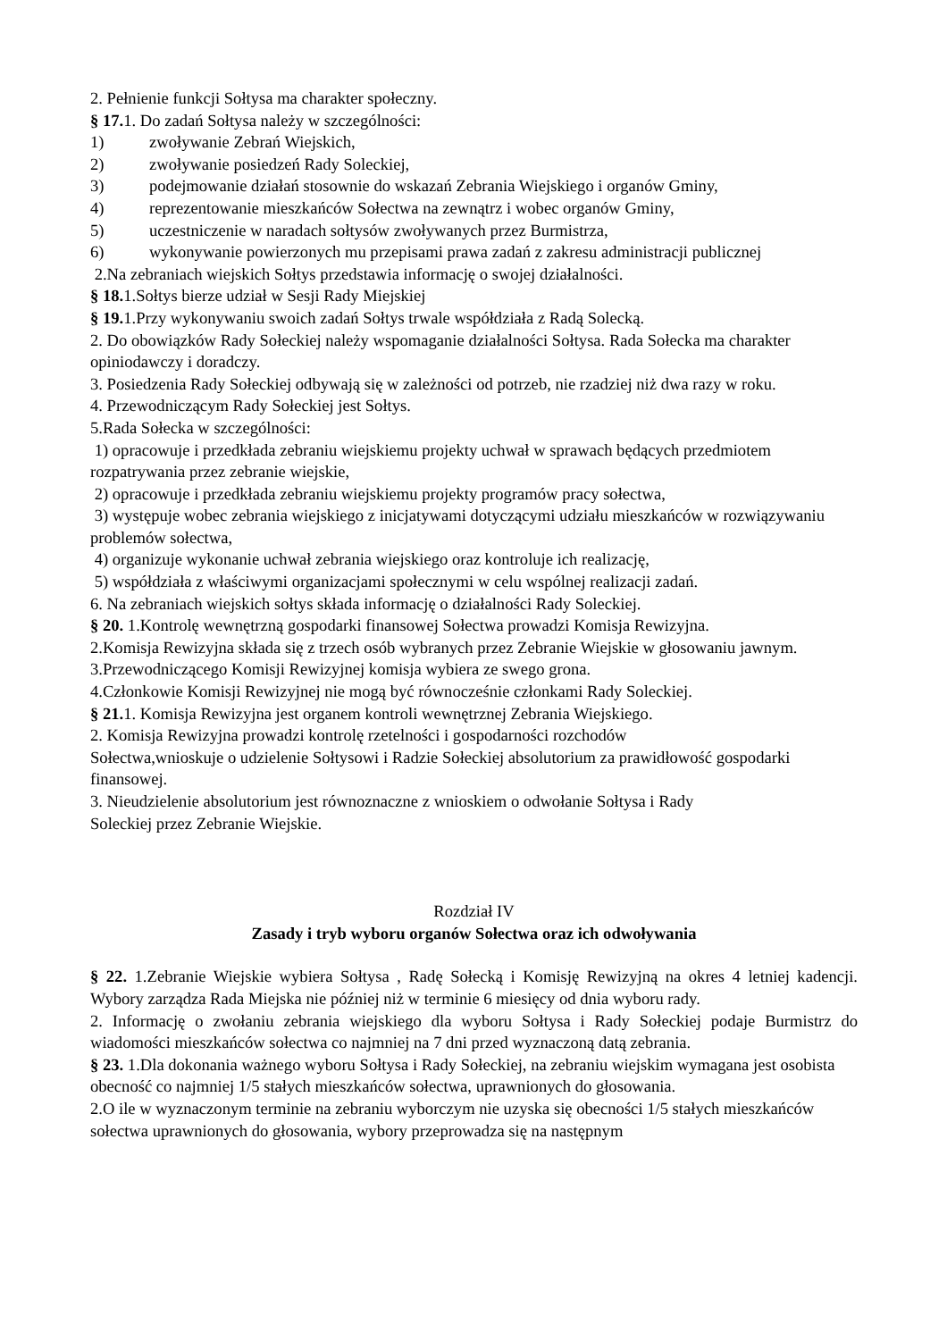2. Pełnienie funkcji Sołtysa ma charakter społeczny.
§ 17. 1. Do zadań Sołtysa należy w szczególności:
1) zwoływanie Zebrań Wiejskich,
2) zwoływanie posiedzeń Rady Soleckiej,
3) podejmowanie działań stosownie do wskazań Zebrania Wiejskiego i organów Gminy,
4) reprezentowanie mieszkańców Sołectwa na zewnątrz i wobec organów Gminy,
5) uczestniczenie w naradach sołtysów zwoływanych przez Burmistrza,
6) wykonywanie powierzonych mu przepisami prawa zadań z zakresu administracji publicznej
2.Na zebraniach wiejskich Sołtys przedstawia informację o swojej działalności.
§ 18. 1.Sołtys bierze udział w Sesji Rady Miejskiej
§ 19. 1.Przy wykonywaniu swoich zadań Sołtys trwale współdziała z Radą Solecką.
2. Do obowiązków Rady Sołeckiej należy wspomaganie działalności Sołtysa. Rada Sołecka ma charakter opiniodawczy i doradczy.
3. Posiedzenia Rady Sołeckiej odbywają się w zależności od potrzeb, nie rzadziej niż dwa razy w roku.
4. Przewodniczącym Rady Sołeckiej jest Sołtys.
5.Rada Sołecka w szczególności:
1) opracowuje i przedkłada zebraniu wiejskiemu projekty uchwał w sprawach będących przedmiotem rozpatrywania przez zebranie wiejskie,
2) opracowuje i przedkłada zebraniu wiejskiemu projekty programów pracy sołectwa,
3) występuje wobec zebrania wiejskiego z inicjatywami dotyczącymi udziału mieszkańców w rozwiązywaniu problemów sołectwa,
4) organizuje wykonanie uchwał zebrania wiejskiego oraz kontroluje ich realizację,
5) współdziała z właściwymi organizacjami społecznymi w celu wspólnej realizacji zadań.
6. Na zebraniach wiejskich sołtys składa informację o działalności Rady Soleckiej.
§ 20. 1.Kontrolę wewnętrzną gospodarki finansowej Sołectwa prowadzi Komisja Rewizyjna.
2.Komisja Rewizyjna składa się z trzech osób wybranych przez Zebranie Wiejskie w głosowaniu jawnym.
3.Przewodniczącego Komisji Rewizyjnej komisja wybiera ze swego grona.
4.Członkowie Komisji Rewizyjnej nie mogą być równocześnie członkami Rady Soleckiej.
§ 21. 1. Komisja Rewizyjna jest organem kontroli wewnętrznej Zebrania Wiejskiego.
2. Komisja Rewizyjna prowadzi kontrolę rzetelności i gospodarności rozchodów
Sołectwa,wnioskuje o udzielenie Sołtysowi i Radzie Sołeckiej absolutorium za prawidłowość gospodarki finansowej.
3. Nieudzielenie absolutorium jest równoznaczne z wnioskiem o odwołanie Sołtysa i Rady
Soleckiej przez Zebranie Wiejskie.
Rozdział IV
Zasady i tryb wyboru organów Sołectwa oraz ich odwoływania
§ 22. 1.Zebranie Wiejskie wybiera Sołtysa , Radę Sołecką i Komisję Rewizyjną na okres 4 letniej kadencji. Wybory zarządza Rada Miejska nie później niż w terminie 6 miesięcy od dnia wyboru rady.
2. Informację o zwołaniu zebrania wiejskiego dla wyboru Sołtysa i Rady Sołeckiej podaje Burmistrz do wiadomości mieszkańców sołectwa co najmniej na 7 dni przed wyznaczoną datą zebrania.
§ 23. 1.Dla dokonania ważnego wyboru Sołtysa i Rady Sołeckiej, na zebraniu wiejskim wymagana jest osobista obecność co najmniej 1/5 stałych mieszkańców sołectwa, uprawnionych do głosowania.
2.O ile w wyznaczonym terminie na zebraniu wyborczym nie uzyska się obecności 1/5 stałych mieszkańców sołectwa uprawnionych do głosowania, wybory przeprowadza się na następnym